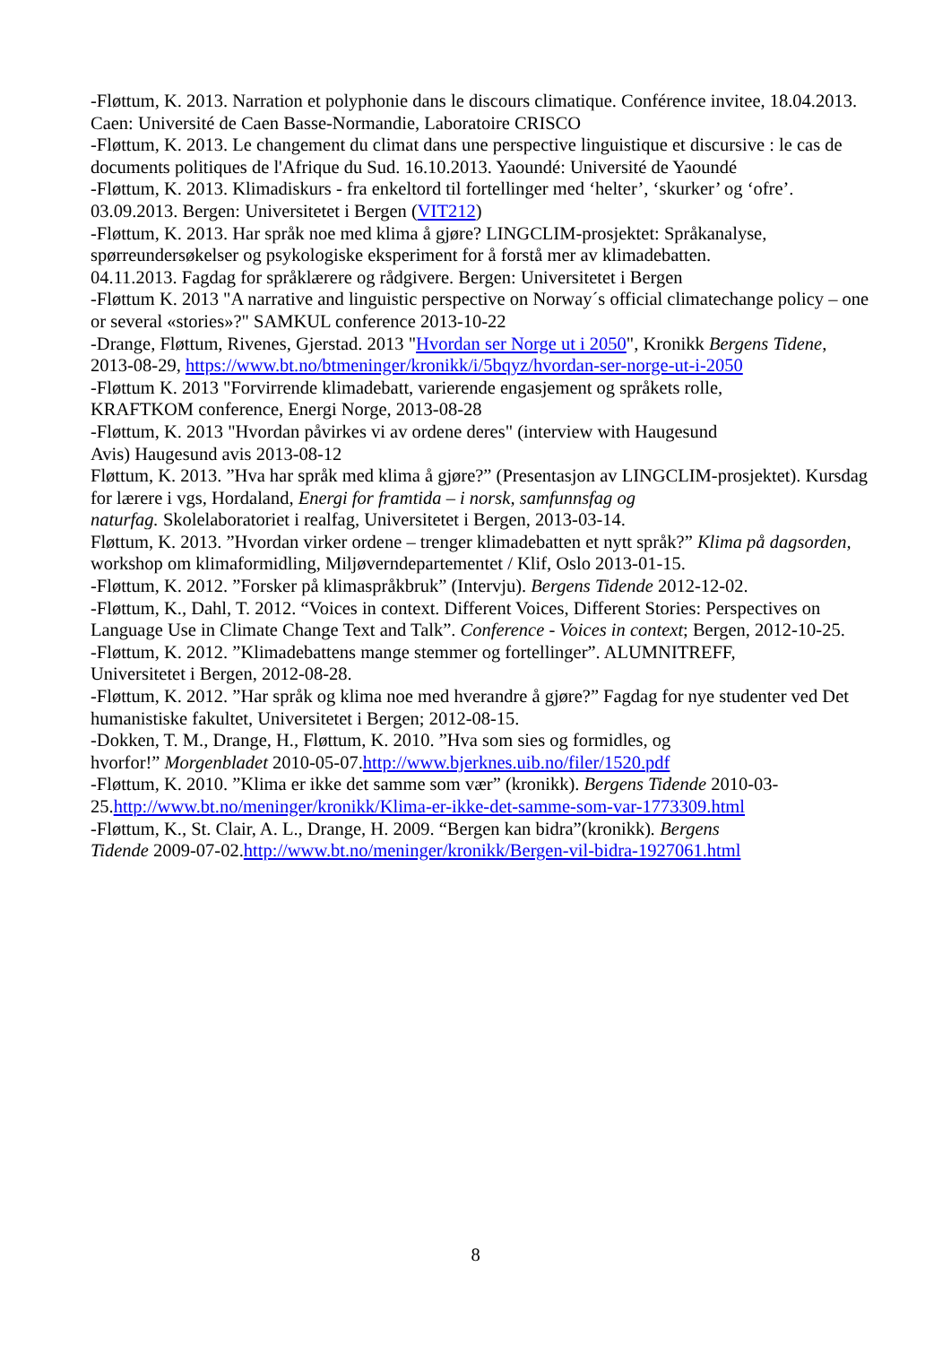-Fløttum, K. 2013. Narration et polyphonie dans le discours climatique. Conférence invitee, 18.04.2013. Caen: Université de Caen Basse-Normandie, Laboratoire CRISCO
-Fløttum, K. 2013. Le changement du climat dans une perspective linguistique et discursive : le cas de documents politiques de l'Afrique du Sud. 16.10.2013. Yaoundé: Université de Yaoundé
-Fløttum, K. 2013. Klimadiskurs - fra enkeltord til fortellinger med ‘helter’, ‘skurker’ og ‘ofre’. 03.09.2013. Bergen: Universitetet i Bergen (VIT212)
-Fløttum, K. 2013. Har språk noe med klima å gjøre? LINGCLIM-prosjektet: Språkanalyse, spørreundersøkelser og psykologiske eksperiment for å forstå mer av klimadebatten.
04.11.2013. Fagdag for språklærere og rådgivere. Bergen: Universitetet i Bergen
-Fløttum K. 2013 "A narrative and linguistic perspective on Norway´s official climatechange policy – one or several «stories»?" SAMKUL conference 2013-10-22
-Drange, Fløttum, Rivenes, Gjerstad. 2013 "Hvordan ser Norge ut i 2050", Kronikk Bergens Tidene, 2013-08-29, https://www.bt.no/btmeninger/kronikk/i/5bqyz/hvordan-ser-norge-ut-i-2050
-Fløttum K. 2013 "Forvirrende klimadebatt, varierende engasjement og språkets rolle,
KRAFTKOM conference, Energi Norge, 2013-08-28
-Fløttum, K. 2013 "Hvordan påvirkes vi av ordene deres" (interview with Haugesund
Avis) Haugesund avis 2013-08-12
Fløttum, K. 2013. ”Hva har språk med klima å gjøre?” (Presentasjon av LINGCLIM-prosjektet). Kursdag for lærere i vgs, Hordaland, Energi for framtida – i norsk, samfunnsfag og
naturfag. Skolelaboratoriet i realfag, Universitetet i Bergen, 2013-03-14.
Fløttum, K. 2013. ”Hvordan virker ordene – trenger klimadebatten et nytt språk?” Klima på dagsorden, workshop om klimaformidling, Miljøverndepartementet / Klif, Oslo 2013-01-15.
-Fløttum, K. 2012. ”Forsker på klimaspråkbruk” (Intervju). Bergens Tidende 2012-12-02.
-Fløttum, K., Dahl, T. 2012. “Voices in context. Different Voices, Different Stories: Perspectives on Language Use in Climate Change Text and Talk”. Conference - Voices in context; Bergen, 2012-10-25.
-Fløttum, K. 2012. ”Klimadebattens mange stemmer og fortellinger”. ALUMNITREFF,
Universitetet i Bergen, 2012-08-28.
-Fløttum, K. 2012. ”Har språk og klima noe med hverandre å gjøre?” Fagdag for nye studenter ved Det humanistiske fakultet, Universitetet i Bergen; 2012-08-15.
-Dokken, T. M., Drange, H., Fløttum, K. 2010. ”Hva som sies og formidles, og
hvorfor!” Morgenbladet 2010-05-07.http://www.bjerknes.uib.no/filer/1520.pdf
-Fløttum, K. 2010. ”Klima er ikke det samme som vær” (kronikk). Bergens Tidende 2010-03-
25.http://www.bt.no/meninger/kronikk/Klima-er-ikke-det-samme-som-var-1773309.html
-Fløttum, K., St. Clair, A. L., Drange, H. 2009. “Bergen kan bidra”(kronikk). Bergens
Tidende 2009-07-02.http://www.bt.no/meninger/kronikk/Bergen-vil-bidra-1927061.html
8